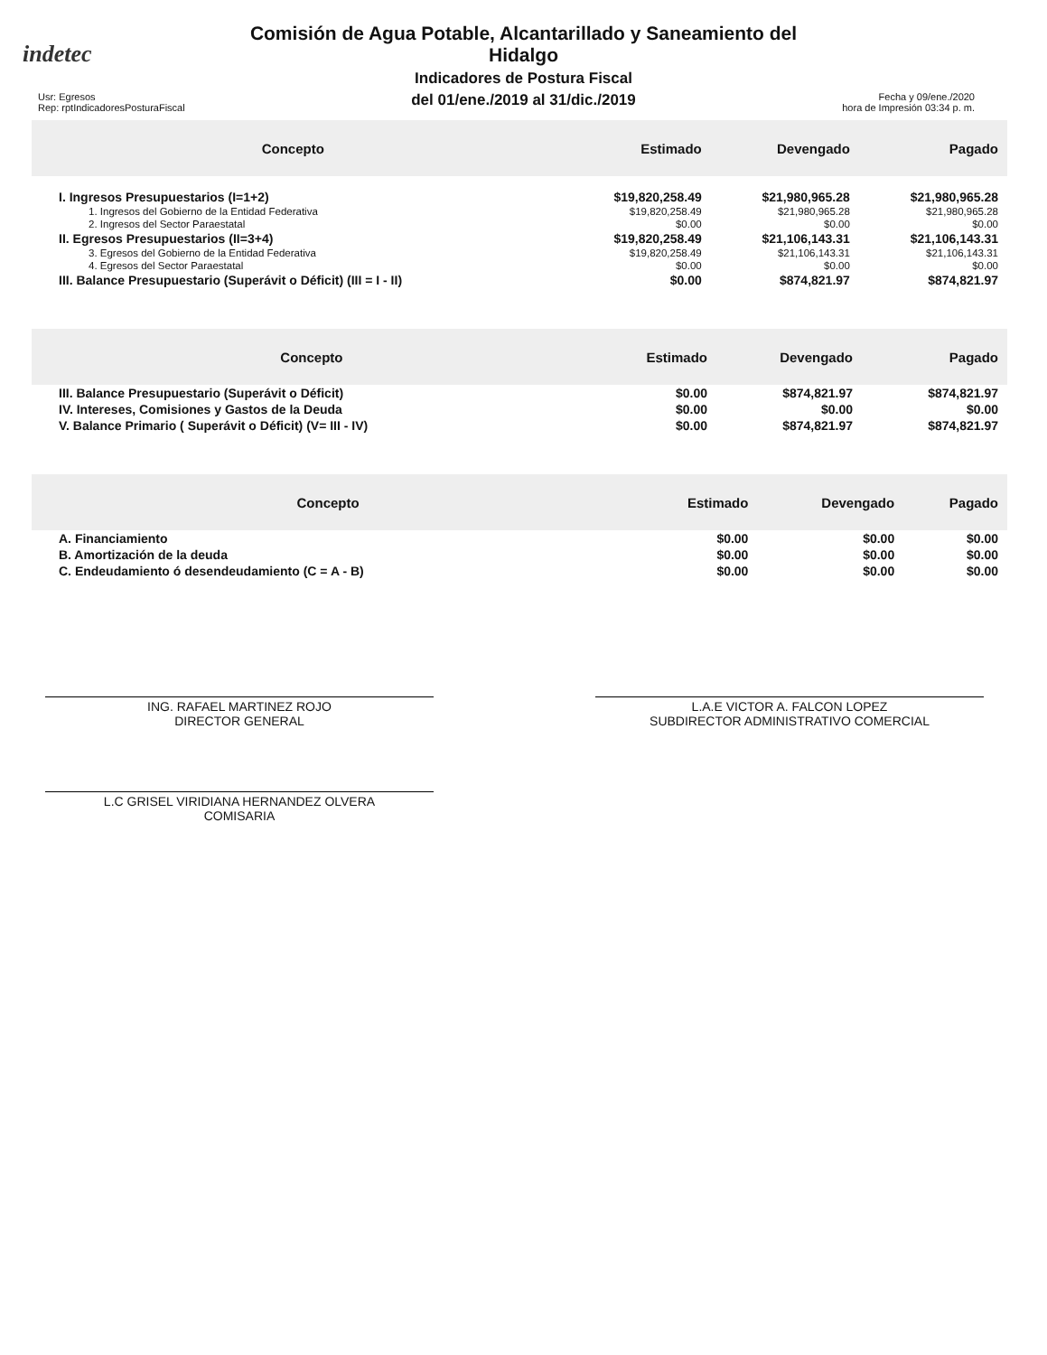indetec
Comisión de Agua Potable, Alcantarillado y Saneamiento del
Hidalgo
Indicadores de Postura Fiscal
del 01/ene./2019 al 31/dic./2019
Usr: Egresos
Rep: rptIndicadoresPosturaFiscal
Fecha y 09/ene./2020
hora de Impresión 03:34 p. m.
| Concepto | Estimado | Devengado | Pagado |
| --- | --- | --- | --- |
| I. Ingresos Presupuestarios (I=1+2) | $19,820,258.49 | $21,980,965.28 | $21,980,965.28 |
| 1. Ingresos del Gobierno de la Entidad Federativa | $19,820,258.49 | $21,980,965.28 | $21,980,965.28 |
| 2. Ingresos del Sector Paraestatal | $0.00 | $0.00 | $0.00 |
| II. Egresos Presupuestarios (II=3+4) | $19,820,258.49 | $21,106,143.31 | $21,106,143.31 |
| 3. Egresos del Gobierno de la Entidad Federativa | $19,820,258.49 | $21,106,143.31 | $21,106,143.31 |
| 4. Egresos del Sector Paraestatal | $0.00 | $0.00 | $0.00 |
| III. Balance Presupuestario (Superávit o Déficit) (III = I - II) | $0.00 | $874,821.97 | $874,821.97 |
| Concepto | Estimado | Devengado | Pagado |
| --- | --- | --- | --- |
| III. Balance Presupuestario (Superávit o Déficit) | $0.00 | $874,821.97 | $874,821.97 |
| IV. Intereses, Comisiones y Gastos de la Deuda | $0.00 | $0.00 | $0.00 |
| V. Balance Primario ( Superávit o Déficit) (V= III - IV) | $0.00 | $874,821.97 | $874,821.97 |
| Concepto | Estimado | Devengado | Pagado |
| --- | --- | --- | --- |
| A. Financiamiento | $0.00 | $0.00 | $0.00 |
| B. Amortización de la deuda | $0.00 | $0.00 | $0.00 |
| C. Endeudamiento ó desendeudamiento (C = A - B) | $0.00 | $0.00 | $0.00 |
ING. RAFAEL MARTINEZ ROJO
DIRECTOR GENERAL
L.A.E VICTOR A. FALCON LOPEZ
SUBDIRECTOR ADMINISTRATIVO COMERCIAL
L.C GRISEL VIRIDIANA HERNANDEZ OLVERA
COMISARIA